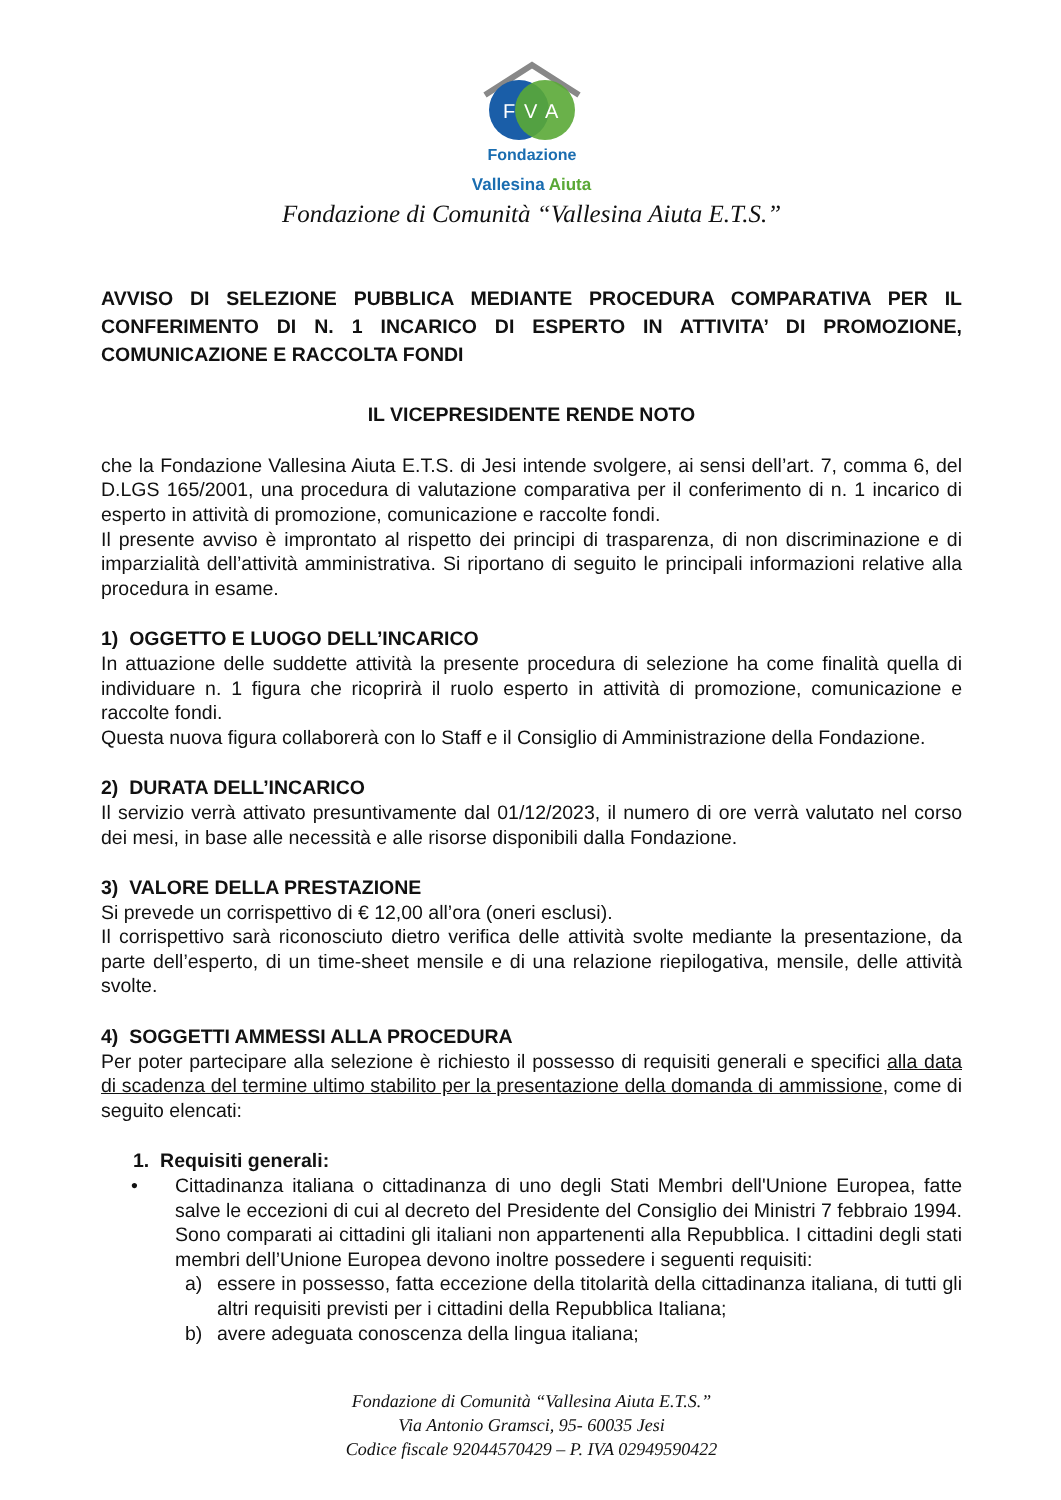F
V
A
Fondazione
Vallesina Aiuta
Fondazione di Comunità “Vallesina Aiuta E.T.S.”
AVVISO DI SELEZIONE PUBBLICA MEDIANTE PROCEDURA COMPARATIVA PER IL CONFERIMENTO DI N. 1 INCARICO DI ESPERTO IN ATTIVITA’ DI PROMOZIONE, COMUNICAZIONE E RACCOLTA FONDI
IL VICEPRESIDENTE RENDE NOTO
che la Fondazione Vallesina Aiuta E.T.S. di Jesi intende svolgere, ai sensi dell’art. 7, comma 6, del D.LGS 165/2001, una procedura di valutazione comparativa per il conferimento di n. 1 incarico di esperto in attività di promozione, comunicazione e raccolte fondi.
Il presente avviso è improntato al rispetto dei principi di trasparenza, di non discriminazione e di imparzialità dell’attività amministrativa. Si riportano di seguito le principali informazioni relative alla procedura in esame.
1) OGGETTO E LUOGO DELL’INCARICO
In attuazione delle suddette attività la presente procedura di selezione ha come finalità quella di individuare n. 1 figura che ricoprirà il ruolo esperto in attività di promozione, comunicazione e raccolte fondi.
Questa nuova figura collaborerà con lo Staff e il Consiglio di Amministrazione della Fondazione.
2) DURATA DELL’INCARICO
Il servizio verrà attivato presuntivamente dal 01/12/2023, il numero di ore verrà valutato nel corso dei mesi, in base alle necessità e alle risorse disponibili dalla Fondazione.
3) VALORE DELLA PRESTAZIONE
Si prevede un corrispettivo di € 12,00 all’ora (oneri esclusi).
Il corrispettivo sarà riconosciuto dietro verifica delle attività svolte mediante la presentazione, da parte dell’esperto, di un time-sheet mensile e di una relazione riepilogativa, mensile, delle attività svolte.
4) SOGGETTI AMMESSI ALLA PROCEDURA
Per poter partecipare alla selezione è richiesto il possesso di requisiti generali e specifici alla data di scadenza del termine ultimo stabilito per la presentazione della domanda di ammissione, come di seguito elencati:
1. Requisiti generali:
• Cittadinanza italiana o cittadinanza di uno degli Stati Membri dell'Unione Europea, fatte salve le eccezioni di cui al decreto del Presidente del Consiglio dei Ministri 7 febbraio 1994. Sono comparati ai cittadini gli italiani non appartenenti alla Repubblica. I cittadini degli stati membri dell’Unione Europea devono inoltre possedere i seguenti requisiti:
a) essere in possesso, fatta eccezione della titolarità della cittadinanza italiana, di tutti gli altri requisiti previsti per i cittadini della Repubblica Italiana;
b) avere adeguata conoscenza della lingua italiana;
Fondazione di Comunità “Vallesina Aiuta E.T.S.”
Via Antonio Gramsci, 95- 60035 Jesi
Codice fiscale 92044570429 – P. IVA 02949590422